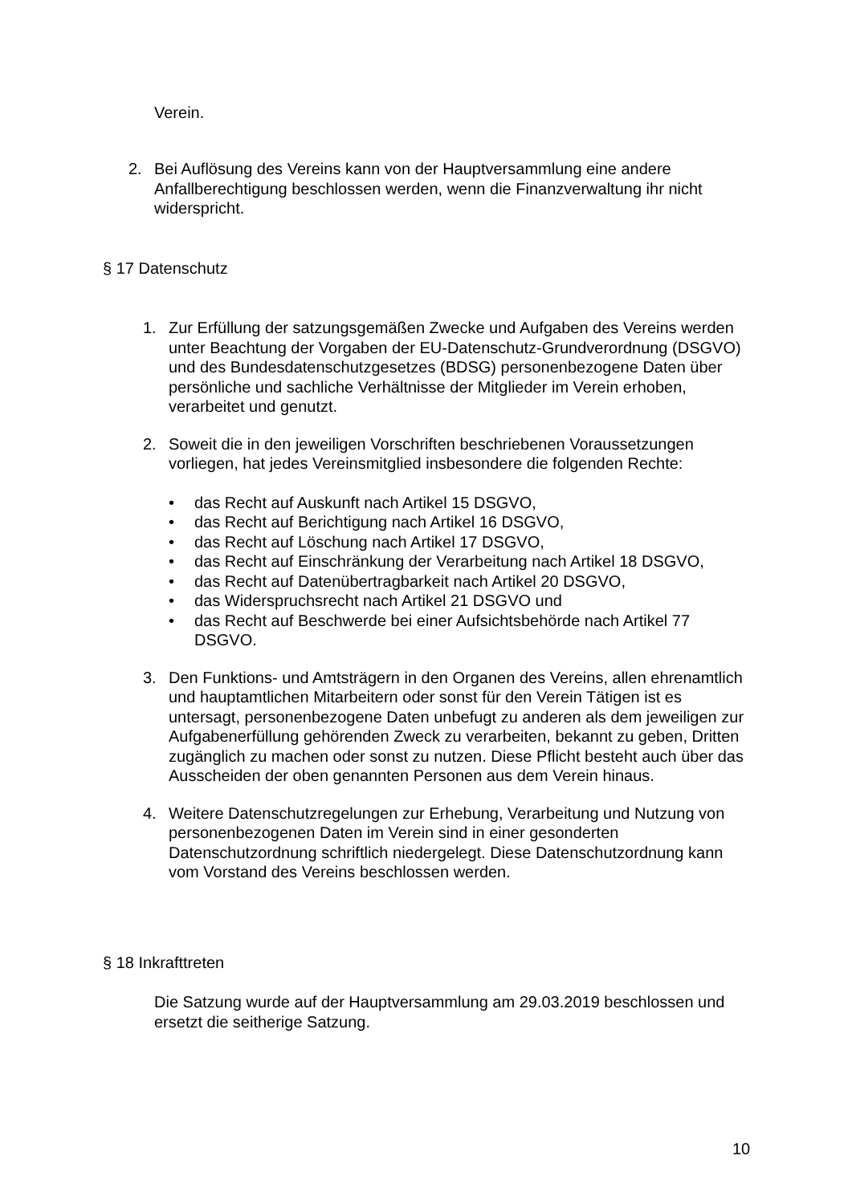Verein.
2. Bei Auflösung des Vereins kann von der Hauptversammlung eine andere Anfallberechtigung beschlossen werden, wenn die Finanzverwaltung ihr nicht widerspricht.
§ 17 Datenschutz
1. Zur Erfüllung der satzungsgemäßen Zwecke und Aufgaben des Vereins werden unter Beachtung der Vorgaben der EU-Datenschutz-Grundverordnung (DSGVO) und des Bundesdatenschutzgesetzes (BDSG) personenbezogene Daten über persönliche und sachliche Verhältnisse der Mitglieder im Verein erhoben, verarbeitet und genutzt.
2. Soweit die in den jeweiligen Vorschriften beschriebenen Voraussetzungen vorliegen, hat jedes Vereinsmitglied insbesondere die folgenden Rechte:
• das Recht auf Auskunft nach Artikel 15 DSGVO,
• das Recht auf Berichtigung nach Artikel 16 DSGVO,
• das Recht auf Löschung nach Artikel 17 DSGVO,
• das Recht auf Einschränkung der Verarbeitung nach Artikel 18 DSGVO,
• das Recht auf Datenübertragbarkeit nach Artikel 20 DSGVO,
• das Widerspruchsrecht nach Artikel 21 DSGVO und
• das Recht auf Beschwerde bei einer Aufsichtsbehörde nach Artikel 77 DSGVO.
3. Den Funktions- und Amtsträgern in den Organen des Vereins, allen ehrenamtlich und hauptamtlichen Mitarbeitern oder sonst für den Verein Tätigen ist es untersagt, personenbezogene Daten unbefugt zu anderen als dem jeweiligen zur Aufgabenerfüllung gehörenden Zweck zu verarbeiten, bekannt zu geben, Dritten zugänglich zu machen oder sonst zu nutzen. Diese Pflicht besteht auch über das Ausscheiden der oben genannten Personen aus dem Verein hinaus.
4. Weitere Datenschutzregelungen zur Erhebung, Verarbeitung und Nutzung von personenbezogenen Daten im Verein sind in einer gesonderten Datenschutzordnung schriftlich niedergelegt. Diese Datenschutzordnung kann vom Vorstand des Vereins beschlossen werden.
§ 18 Inkrafttreten
Die Satzung wurde auf der Hauptversammlung am 29.03.2019 beschlossen und ersetzt die seitherige Satzung.
10